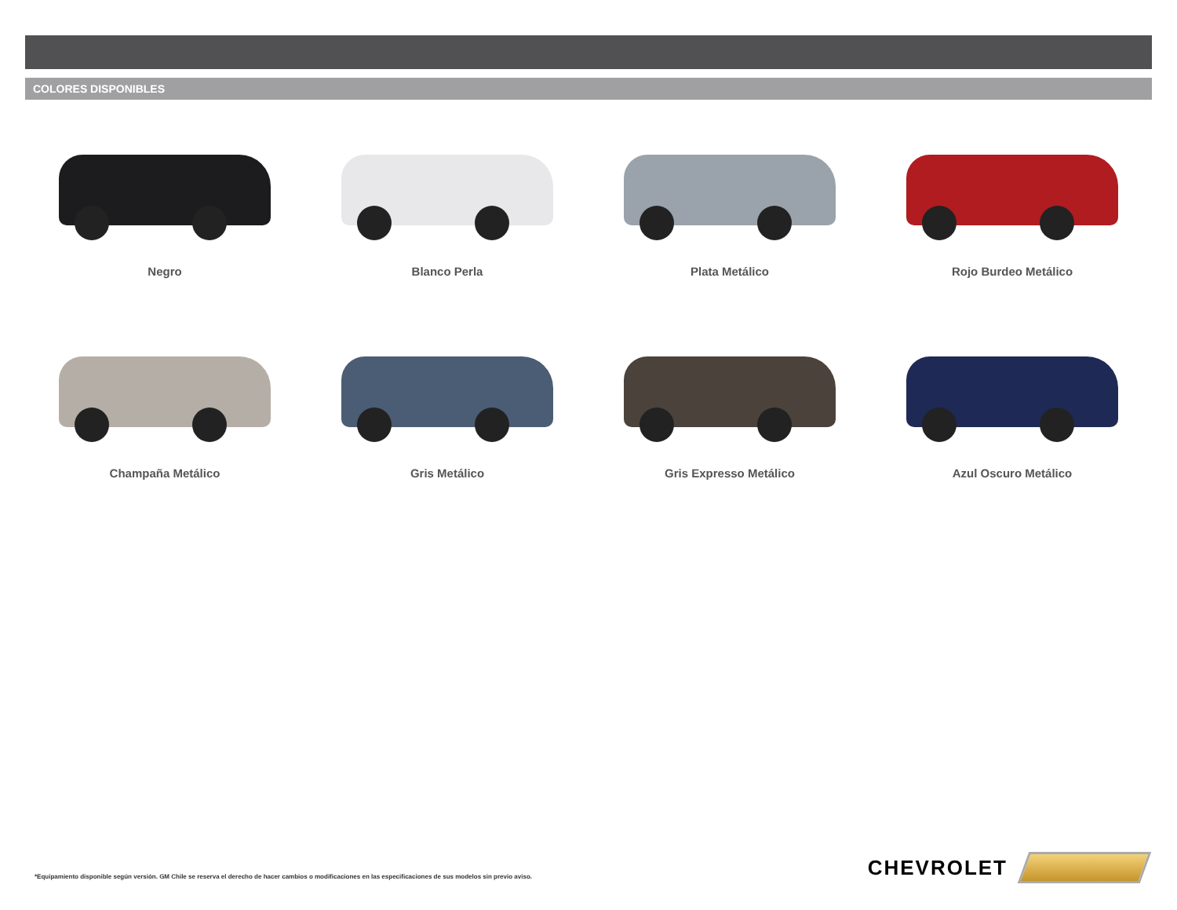COLORES DISPONIBLES
Negro
Blanco Perla
Plata Metálico
Rojo Burdeo Metálico
Champaña Metálico
Gris Metálico
Gris Expresso Metálico
Azul Oscuro Metálico
*Equipamiento disponible según versión. GM Chile se reserva el derecho de hacer cambios o modificaciones en las especificaciones de sus modelos sin previo aviso.
CHEVROLET